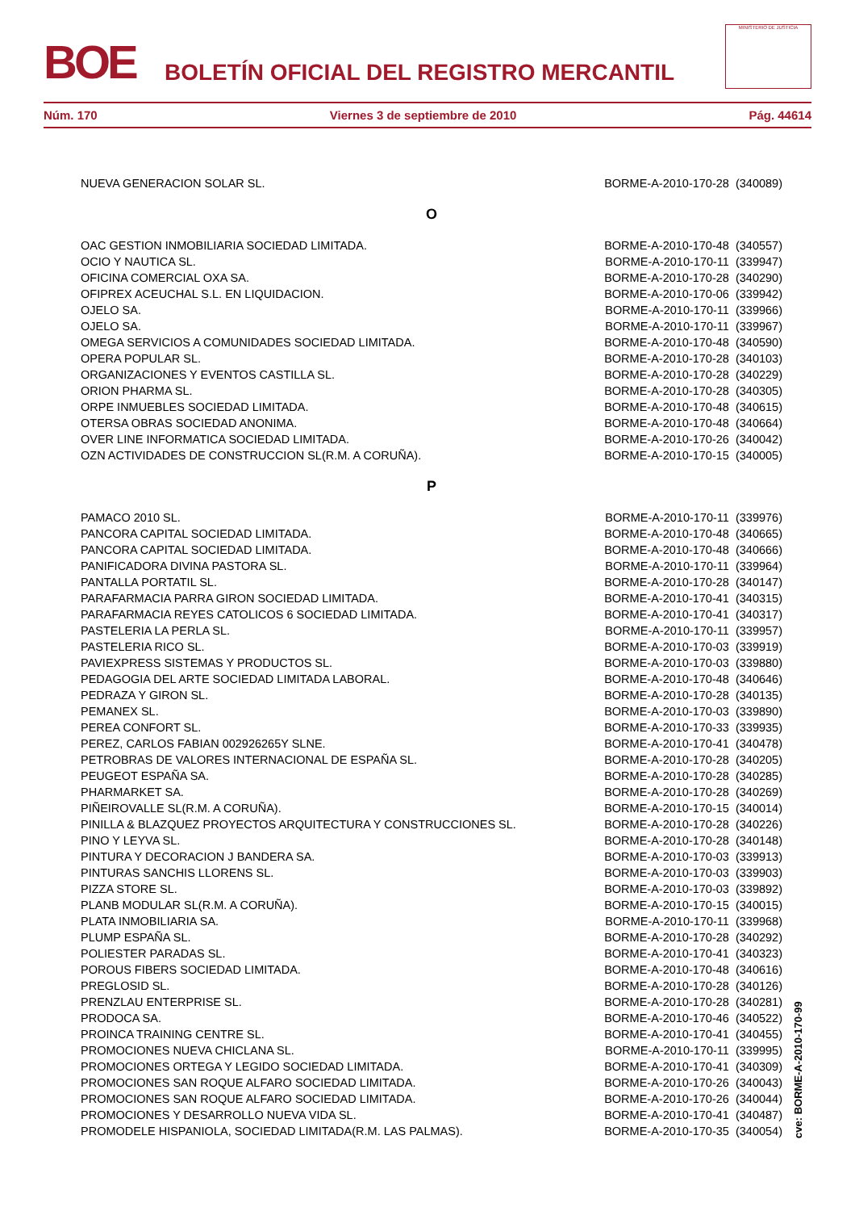BOE
BOLETÍN OFICIAL DEL REGISTRO MERCANTIL
MINISTERIO DE JUSTICIA
Núm. 170 Viernes 3 de septiembre de 2010 Pág. 44614
| NUEVA GENERACION SOLAR SL. | BORME-A-2010-170-28 (340089) |
| O | |
| OAC GESTION INMOBILIARIA SOCIEDAD LIMITADA. | BORME-A-2010-170-48 (340557) |
| OCIO Y NAUTICA SL. | BORME-A-2010-170-11 (339947) |
| OFICINA COMERCIAL OXA SA. | BORME-A-2010-170-28 (340290) |
| OFIPREX ACEUCHAL S.L. EN LIQUIDACION. | BORME-A-2010-170-06 (339942) |
| OJELO SA. | BORME-A-2010-170-11 (339966) |
| OJELO SA. | BORME-A-2010-170-11 (339967) |
| OMEGA SERVICIOS A COMUNIDADES SOCIEDAD LIMITADA. | BORME-A-2010-170-48 (340590) |
| OPERA POPULAR SL. | BORME-A-2010-170-28 (340103) |
| ORGANIZACIONES Y EVENTOS CASTILLA SL. | BORME-A-2010-170-28 (340229) |
| ORION PHARMA SL. | BORME-A-2010-170-28 (340305) |
| ORPE INMUEBLES SOCIEDAD LIMITADA. | BORME-A-2010-170-48 (340615) |
| OTERSA OBRAS SOCIEDAD ANONIMA. | BORME-A-2010-170-48 (340664) |
| OVER LINE INFORMATICA SOCIEDAD LIMITADA. | BORME-A-2010-170-26 (340042) |
| OZN ACTIVIDADES DE CONSTRUCCION SL(R.M. A CORUÑA). | BORME-A-2010-170-15 (340005) |
| P | |
| PAMACO 2010 SL. | BORME-A-2010-170-11 (339976) |
| PANCORA CAPITAL SOCIEDAD LIMITADA. | BORME-A-2010-170-48 (340665) |
| PANCORA CAPITAL SOCIEDAD LIMITADA. | BORME-A-2010-170-48 (340666) |
| PANIFICADORA DIVINA PASTORA SL. | BORME-A-2010-170-11 (339964) |
| PANTALLA PORTATIL SL. | BORME-A-2010-170-28 (340147) |
| PARAFARMACIA PARRA GIRON SOCIEDAD LIMITADA. | BORME-A-2010-170-41 (340315) |
| PARAFARMACIA REYES CATOLICOS 6 SOCIEDAD LIMITADA. | BORME-A-2010-170-41 (340317) |
| PASTELERIA LA PERLA SL. | BORME-A-2010-170-11 (339957) |
| PASTELERIA RICO SL. | BORME-A-2010-170-03 (339919) |
| PAVIEXPRESS SISTEMAS Y PRODUCTOS SL. | BORME-A-2010-170-03 (339880) |
| PEDAGOGIA DEL ARTE SOCIEDAD LIMITADA LABORAL. | BORME-A-2010-170-48 (340646) |
| PEDRAZA Y GIRON SL. | BORME-A-2010-170-28 (340135) |
| PEMANEX SL. | BORME-A-2010-170-03 (339890) |
| PEREA CONFORT SL. | BORME-A-2010-170-33 (339935) |
| PEREZ, CARLOS FABIAN 002926265Y SLNE. | BORME-A-2010-170-41 (340478) |
| PETROBRAS DE VALORES INTERNACIONAL DE ESPAÑA SL. | BORME-A-2010-170-28 (340205) |
| PEUGEOT ESPAÑA SA. | BORME-A-2010-170-28 (340285) |
| PHARMARKET SA. | BORME-A-2010-170-28 (340269) |
| PIÑEIROVALLE SL(R.M. A CORUÑA). | BORME-A-2010-170-15 (340014) |
| PINILLA & BLAZQUEZ PROYECTOS ARQUITECTURA Y CONSTRUCCIONES SL. | BORME-A-2010-170-28 (340226) |
| PINO Y LEYVA SL. | BORME-A-2010-170-28 (340148) |
| PINTURA Y DECORACION J BANDERA SA. | BORME-A-2010-170-03 (339913) |
| PINTURAS SANCHIS LLORENS SL. | BORME-A-2010-170-03 (339903) |
| PIZZA STORE SL. | BORME-A-2010-170-03 (339892) |
| PLANB MODULAR SL(R.M. A CORUÑA). | BORME-A-2010-170-15 (340015) |
| PLATA INMOBILIARIA SA. | BORME-A-2010-170-11 (339968) |
| PLUMP ESPAÑA SL. | BORME-A-2010-170-28 (340292) |
| POLIESTER PARADAS SL. | BORME-A-2010-170-41 (340323) |
| POROUS FIBERS SOCIEDAD LIMITADA. | BORME-A-2010-170-48 (340616) |
| PREGLOSID SL. | BORME-A-2010-170-28 (340126) |
| PRENZLAU ENTERPRISE SL. | BORME-A-2010-170-28 (340281) |
| PRODOCA SA. | BORME-A-2010-170-46 (340522) |
| PROINCA TRAINING CENTRE SL. | BORME-A-2010-170-41 (340455) |
| PROMOCIONES NUEVA CHICLANA SL. | BORME-A-2010-170-11 (339995) |
| PROMOCIONES ORTEGA Y LEGIDO SOCIEDAD LIMITADA. | BORME-A-2010-170-41 (340309) |
| PROMOCIONES SAN ROQUE ALFARO SOCIEDAD LIMITADA. | BORME-A-2010-170-26 (340043) |
| PROMOCIONES SAN ROQUE ALFARO SOCIEDAD LIMITADA. | BORME-A-2010-170-26 (340044) |
| PROMOCIONES Y DESARROLLO NUEVA VIDA SL. | BORME-A-2010-170-41 (340487) |
| PROMODELE HISPANIOLA, SOCIEDAD LIMITADA(R.M. LAS PALMAS). | BORME-A-2010-170-35 (340054) |
cve: BORME-A-2010-170-99